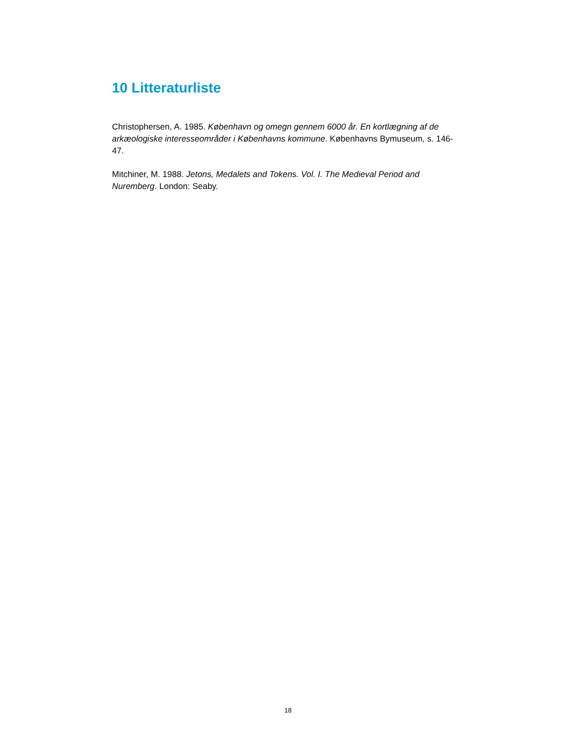10 Litteraturliste
Christophersen, A. 1985. København og omegn gennem 6000 år. En kortlægning af de arkæologiske interesseområder i Københavns kommune. Københavns Bymuseum, s. 146-47.
Mitchiner, M. 1988. Jetons, Medalets and Tokens. Vol. I. The Medieval Period and Nuremberg. London: Seaby.
18